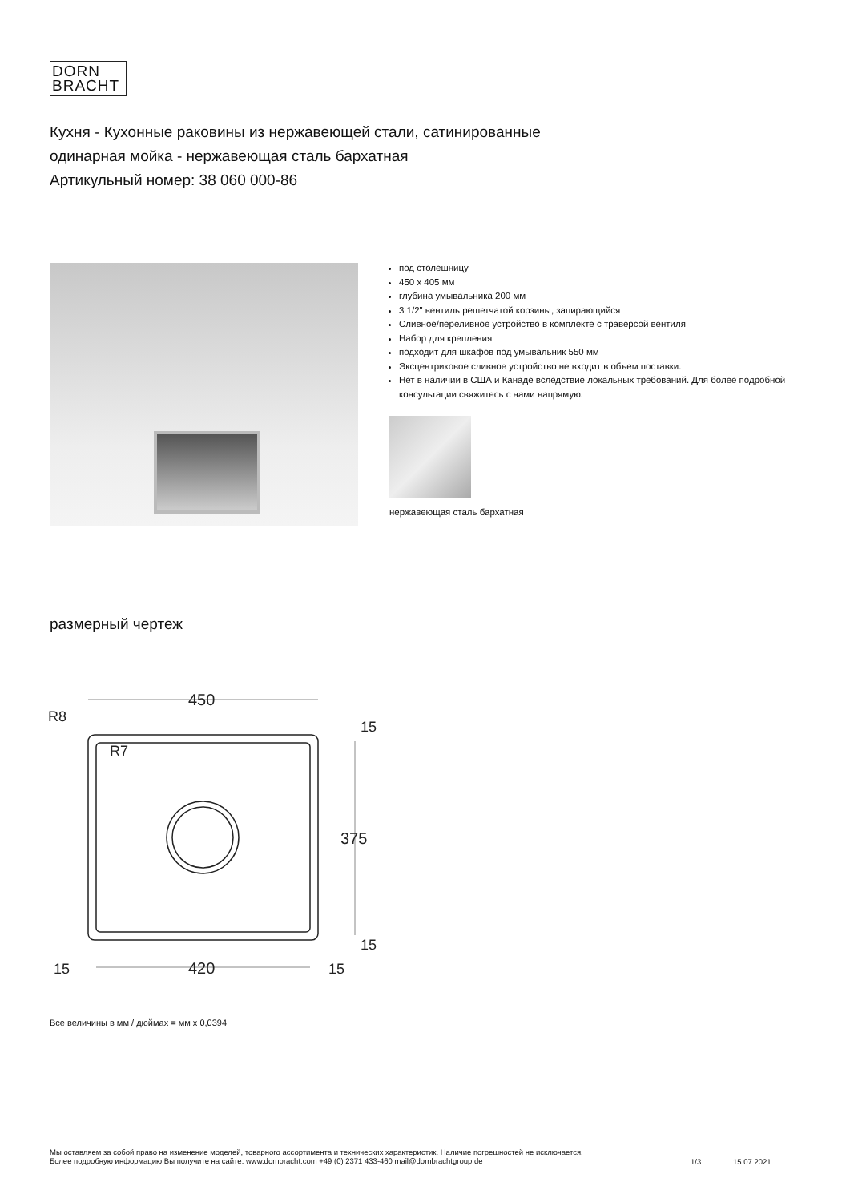DORN
BRACHT
Кухня - Кухонные раковины из нержавеющей стали, сатинированные
одинарная мойка - нержавеющая сталь бархатная
Артикульный номер: 38 060 000-86
под столешницу
450 x 405 мм
глубина умывальника 200 мм
3 1/2" вентиль решетчатой корзины, запирающийся
Сливное/переливное устройство в комплекте с траверсой вентиля
Набор для крепления
подходит для шкафов под умывальник 550 мм
Эксцентриковое сливное устройство не входит в объем поставки.
Нет в наличии в США и Канаде вследствие локальных требований. Для более подробной консультации свяжитесь с нами напрямую.
нержавеющая сталь бархатная
размерный чертеж
450
R8
R7
15
375
15
15
420
15
Все величины в мм / дюймах = мм x 0,0394
Мы оставляем за собой право на изменение моделей, товарного ассортимента и технических характеристик. Наличие погрешностей не исключается.
Более подробную информацию Вы получите на сайте: www.dornbracht.com +49 (0) 2371 433-460 mail@dornbrachtgroup.de
1/3 15.07.2021